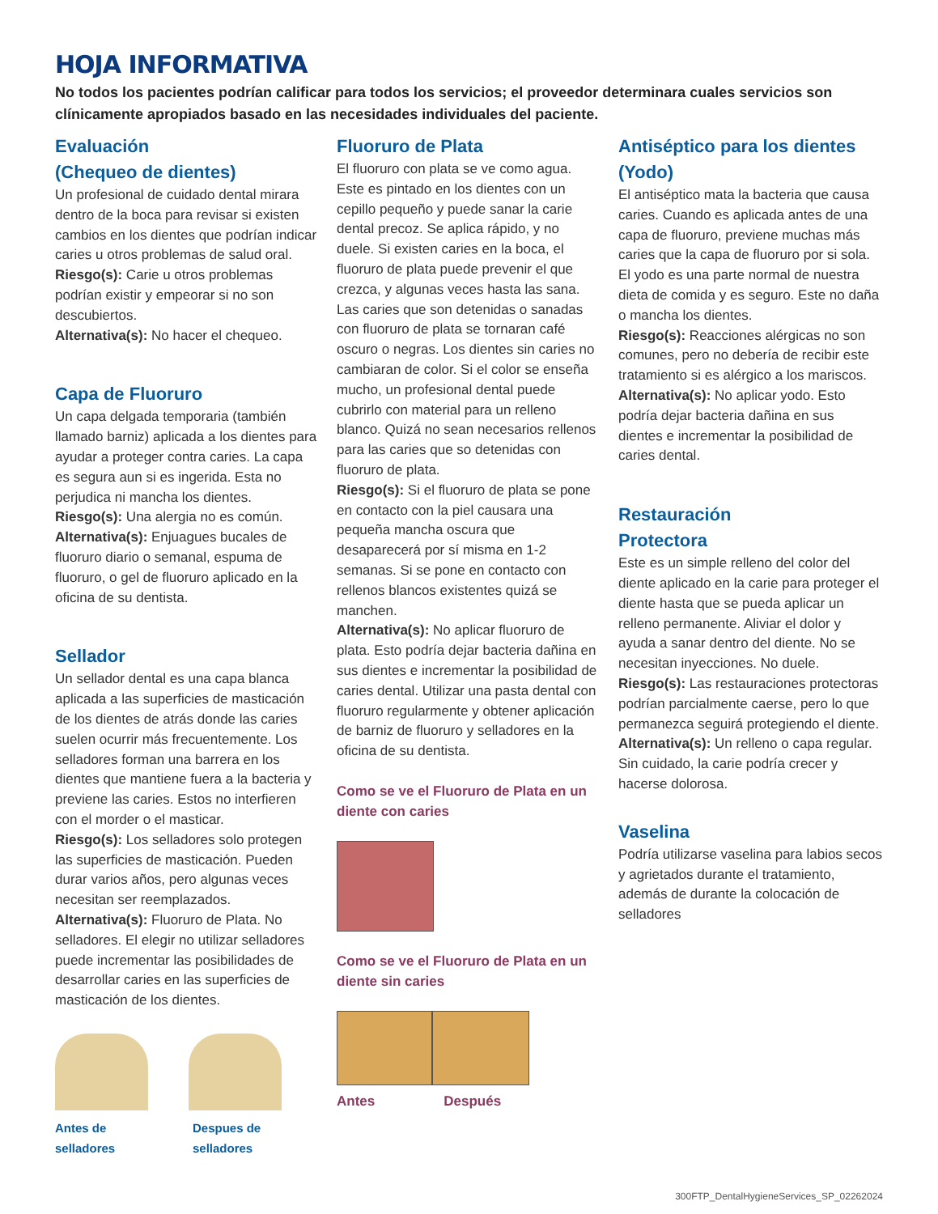HOJA INFORMATIVA
No todos los pacientes podrían calificar para todos los servicios; el proveedor determinara cuales servicios son clínicamente apropiados basado en las necesidades individuales del paciente.
Evaluación
(Chequeo de dientes)
Un profesional de cuidado dental mirara dentro de la boca para revisar si existen cambios en los dientes que podrían indicar caries u otros problemas de salud oral.
Riesgo(s): Carie u otros problemas podrían existir y empeorar si no son descubiertos.
Alternativa(s): No hacer el chequeo.
Capa de Fluoruro
Un capa delgada temporaria (también llamado barniz) aplicada a los dientes para ayudar a proteger contra caries. La capa es segura aun si es ingerida. Esta no perjudica ni mancha los dientes.
Riesgo(s): Una alergia no es común.
Alternativa(s): Enjuagues bucales de fluoruro diario o semanal, espuma de fluoruro, o gel de fluoruro aplicado en la oficina de su dentista.
Sellador
Un sellador dental es una capa blanca aplicada a las superficies de masticación de los dientes de atrás donde las caries suelen ocurrir más frecuentemente. Los selladores forman una barrera en los dientes que mantiene fuera a la bacteria y previene las caries. Estos no interfieren con el morder o el masticar.
Riesgo(s): Los selladores solo protegen las superficies de masticación. Pueden durar varios años, pero algunas veces necesitan ser reemplazados.
Alternativa(s): Fluoruro de Plata. No selladores. El elegir no utilizar selladores puede incrementar las posibilidades de desarrollar caries en las superficies de masticación de los dientes.
Antes de selladores Despues de selladores
Fluoruro de Plata
El fluoruro con plata se ve como agua. Este es pintado en los dientes con un cepillo pequeño y puede sanar la carie dental precoz. Se aplica rápido, y no duele. Si existen caries en la boca, el fluoruro de plata puede prevenir el que crezca, y algunas veces hasta las sana. Las caries que son detenidas o sanadas con fluoruro de plata se tornaran café oscuro o negras. Los dientes sin caries no cambiaran de color. Si el color se enseña mucho, un profesional dental puede cubrirlo con material para un relleno blanco. Quizá no sean necesarios rellenos para las caries que so detenidas con fluoruro de plata.
Riesgo(s): Si el fluoruro de plata se pone en contacto con la piel causara una pequeña mancha oscura que desaparecerá por sí misma en 1-2 semanas. Si se pone en contacto con rellenos blancos existentes quizá se manchen.
Alternativa(s): No aplicar fluoruro de plata. Esto podría dejar bacteria dañina en sus dientes e incrementar la posibilidad de caries dental. Utilizar una pasta dental con fluoruro regularmente y obtener aplicación de barniz de fluoruro y selladores en la oficina de su dentista.
Como se ve el Fluoruro de Plata en un diente con caries
Como se ve el Fluoruro de Plata en un diente sin caries
Antes Después
Antiséptico para los dientes (Yodo)
El antiséptico mata la bacteria que causa caries. Cuando es aplicada antes de una capa de fluoruro, previene muchas más caries que la capa de fluoruro por si sola. El yodo es una parte normal de nuestra dieta de comida y es seguro. Este no daña o mancha los dientes.
Riesgo(s): Reacciones alérgicas no son comunes, pero no debería de recibir este tratamiento si es alérgico a los mariscos.
Alternativa(s): No aplicar yodo. Esto podría dejar bacteria dañina en sus dientes e incrementar la posibilidad de caries dental.
Restauración
Protectora
Este es un simple relleno del color del diente aplicado en la carie para proteger el diente hasta que se pueda aplicar un relleno permanente. Aliviar el dolor y ayuda a sanar dentro del diente. No se necesitan inyecciones. No duele.
Riesgo(s): Las restauraciones protectoras podrían parcialmente caerse, pero lo que permanezca seguirá protegiendo el diente.
Alternativa(s): Un relleno o capa regular. Sin cuidado, la carie podría crecer y hacerse dolorosa.
Vaselina
Podría utilizarse vaselina para labios secos y agrietados durante el tratamiento, además de durante la colocación de selladores
300FTP_DentalHygieneServices_SP_02262024